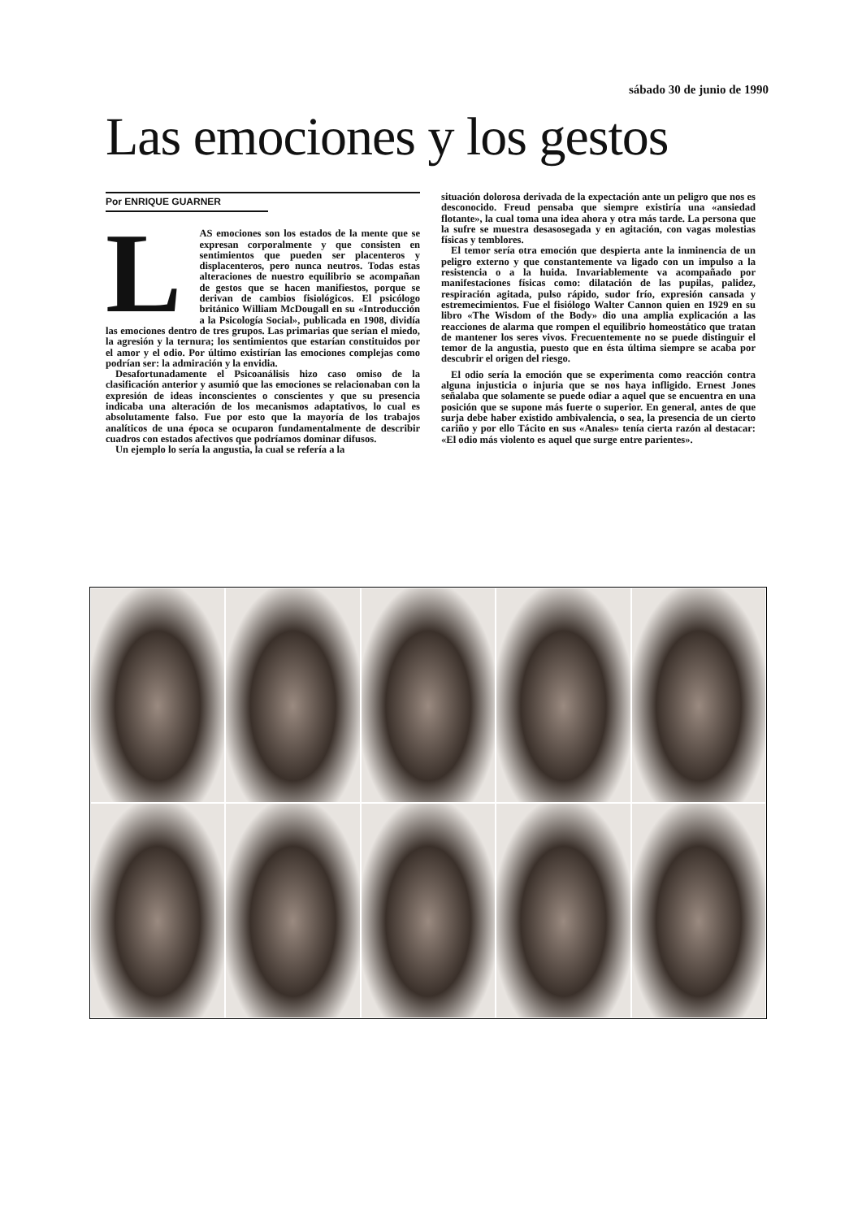sábado 30 de junio de 1990
Las emociones y los gestos
Por ENRIQUE GUARNER
LAS emociones son los estados de la mente que se expresan corporalmente y que consisten en sentimientos que pueden ser placenteros y displacenteros, pero nunca neutros. Todas estas alteraciones de nuestro equilibrio se acompañan de gestos que se hacen manifiestos, porque se derivan de cambios fisiológicos. El psicólogo británico William McDougall en su «Introducción a la Psicología Social», publicada en 1908, dividía las emociones dentro de tres grupos. Las primarias que serían el miedo, la agresión y la ternura; los sentimientos que estarían constituidos por el amor y el odio. Por último existirían las emociones complejas como podrían ser: la admiración y la envidia.
Desafortunadamente el Psicoanálisis hizo caso omiso de la clasificación anterior y asumió que las emociones se relacionaban con la expresión de ideas inconscientes o conscientes y que su presencia indicaba una alteración de los mecanismos adaptativos, lo cual es absolutamente falso. Fue por esto que la mayoría de los trabajos analíticos de una época se ocuparon fundamentalmente de describir cuadros con estados afectivos que podríamos dominar difusos.
Un ejemplo lo sería la angustia, la cual se refería a la
situación dolorosa derivada de la expectación ante un peligro que nos es desconocido. Freud pensaba que siempre existiría una «ansiedad flotante», la cual toma una idea ahora y otra más tarde. La persona que la sufre se muestra desasosegada y en agitación, con vagas molestias físicas y temblores.
El temor sería otra emoción que despierta ante la inminencia de un peligro externo y que constantemente va ligado con un impulso a la resistencia o a la huida. Invariablemente va acompañado por manifestaciones físicas como: dilatación de las pupilas, palidez, respiración agitada, pulso rápido, sudor frío, expresión cansada y estremecimientos. Fue el fisiólogo Walter Cannon quien en 1929 en su libro «The Wisdom of the Body» dio una amplia explicación a las reacciones de alarma que rompen el equilibrio homeostático que tratan de mantener los seres vivos. Frecuentemente no se puede distinguir el temor de la angustia, puesto que en ésta última siempre se acaba por descubrir el origen del riesgo.
El odio sería la emoción que se experimenta como reacción contra alguna injusticia o injuria que se nos haya infligido. Ernest Jones señalaba que solamente se puede odiar a aquel que se encuentra en una posición que se supone más fuerte o superior. En general, antes de que surja debe haber existido ambivalencia, o sea, la presencia de un cierto cariño y por ello Tácito en sus «Anales» tenía cierta razón al destacar: «El odio más violento es aquel que surge entre parientes».